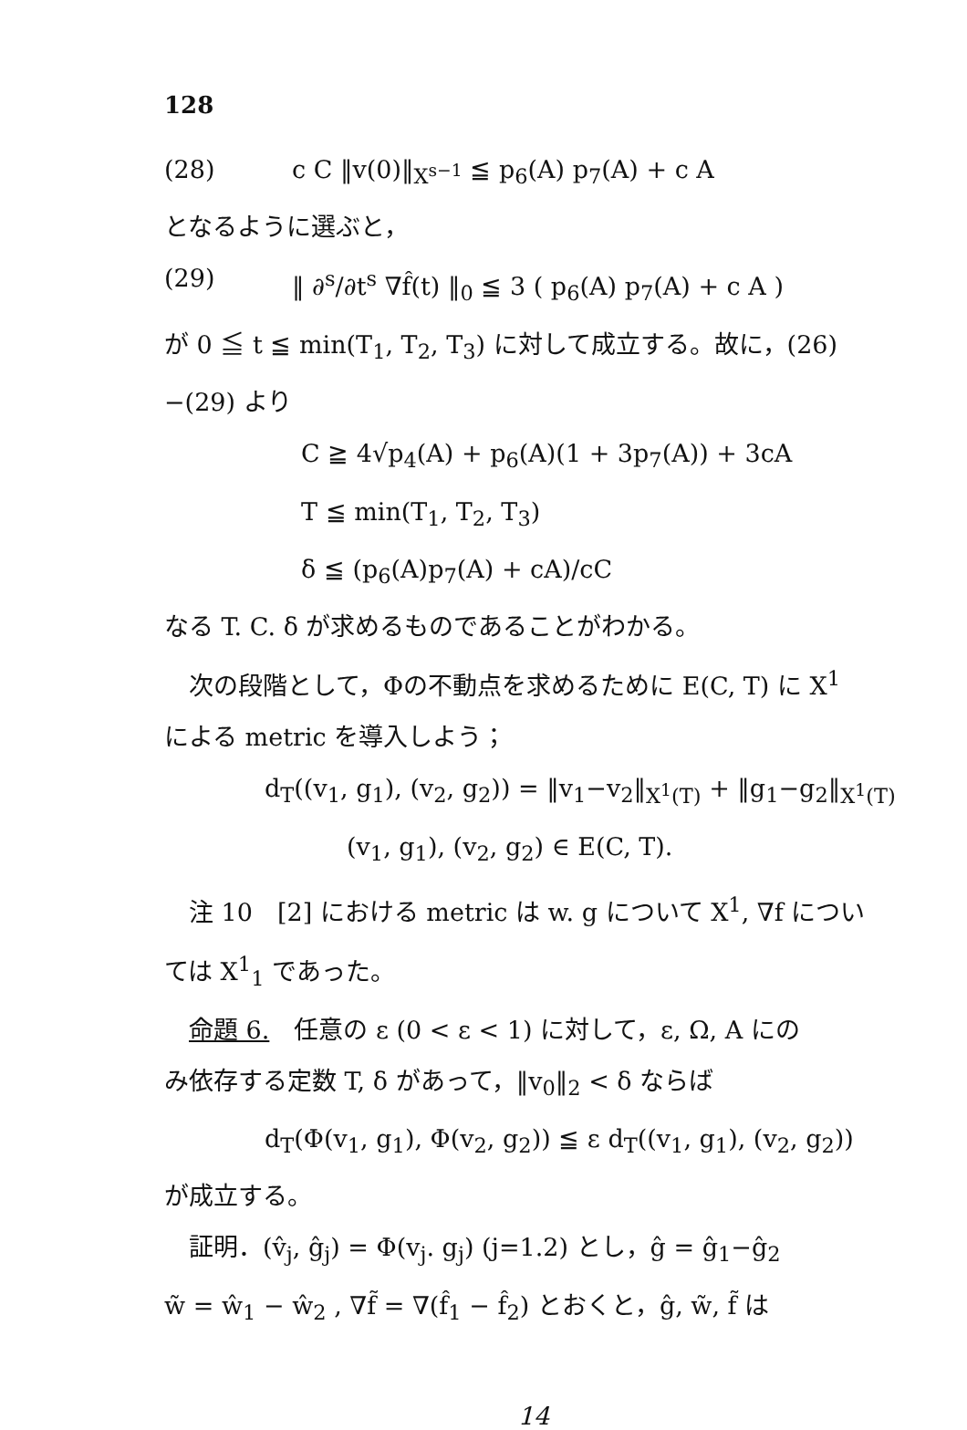128
(28) c C ‖v(0)‖<sub>X<sup>s−1</sup></sub> ≦ p<sub>6</sub>(A) p<sub>7</sub>(A) + c A
となるように選ぶと，
(29) ‖ ∂<sup>s</sup>/∂t<sup>s</sup> ∇f̂(t) ‖<sub>0</sub> ≦ 3 ( p<sub>6</sub>(A) p<sub>7</sub>(A) + c A )
が 0 ≦ t ≦ min(T<sub>1</sub>, T<sub>2</sub>, T<sub>3</sub>) に対して成立する。故に，(26)
−(29) より
C ≧ 4√p<sub>4</sub>(A) + p<sub>6</sub>(A)(1 + 3p<sub>7</sub>(A)) + 3cA
T ≦ min(T<sub>1</sub>, T<sub>2</sub>, T<sub>3</sub>)
δ ≦ (p<sub>6</sub>(A)p<sub>7</sub>(A) + cA)/cC
なる T. C. δ が求めるものであることがわかる。
　次の段階として，Φの不動点を求めるために E(C, T) に X<sup>1</sup>
による metric を導入しよう；
d<sub>T</sub>((v<sub>1</sub>, g<sub>1</sub>), (v<sub>2</sub>, g<sub>2</sub>)) = ‖v<sub>1</sub>−v<sub>2</sub>‖<sub>X<sup>1</sup>(T)</sub> + ‖g<sub>1</sub>−g<sub>2</sub>‖<sub>X<sup>1</sup>(T)</sub>
(v<sub>1</sub>, g<sub>1</sub>), (v<sub>2</sub>, g<sub>2</sub>) ∈ E(C, T).
　注 10　[2] における metric は w. g について X<sup>1</sup>, ∇f につい
ては X<sup>1</sup><sub>1</sub> であった。
　命題 6.　任意の ε (0 < ε < 1) に対して，ε, Ω, A にの
み依存する定数 T, δ があって，‖v<sub>0</sub>‖<sub>2</sub> < δ ならば
d<sub>T</sub>(Φ(v<sub>1</sub>, g<sub>1</sub>), Φ(v<sub>2</sub>, g<sub>2</sub>)) ≦ ε d<sub>T</sub>((v<sub>1</sub>, g<sub>1</sub>), (v<sub>2</sub>, g<sub>2</sub>))
が成立する。
　証明．(v̂<sub>j</sub>, ĝ<sub>j</sub>) = Φ(v<sub>j</sub>. g<sub>j</sub>) (j=1.2) とし，ĝ = ĝ<sub>1</sub>−ĝ<sub>2</sub>
w̃ = ŵ<sub>1</sub> − ŵ<sub>2</sub> , ∇f̃ = ∇(f̂<sub>1</sub> − f̂<sub>2</sub>) とおくと，ĝ, w̃, f̃ は
14